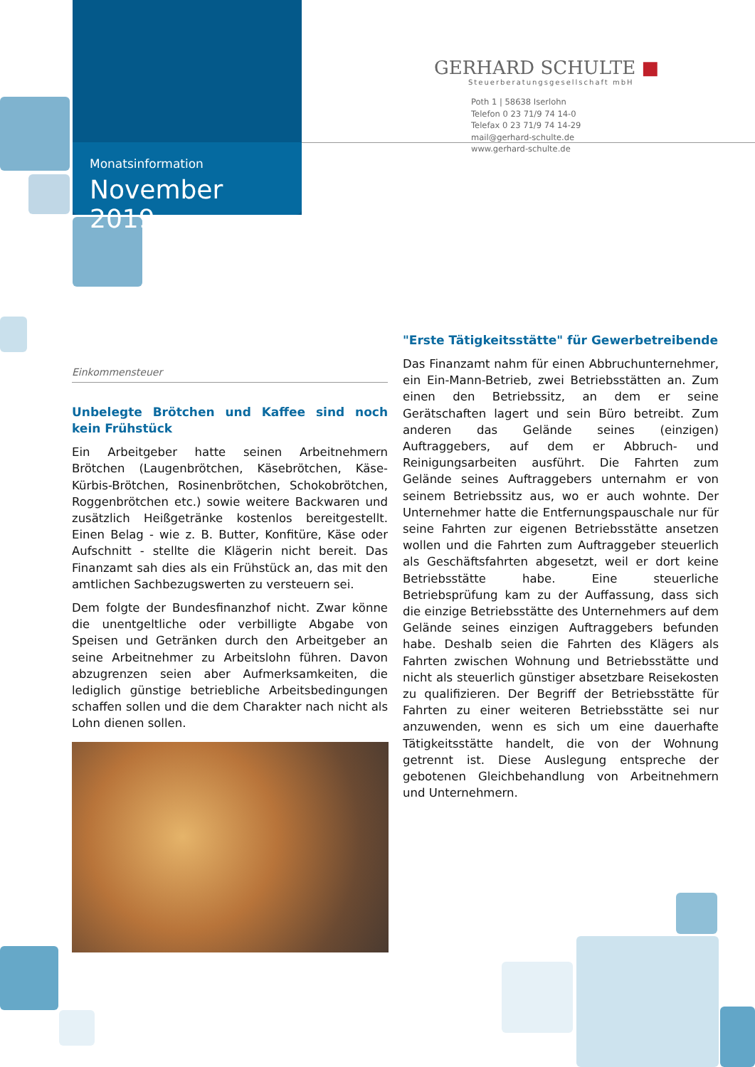Monatsinformation
November 2019
GERHARD SCHULTE ■
Steuerberatungsgesellschaft mbH
Poth 1 | 58638 Iserlohn
Telefon 0 23 71/9 74 14-0
Telefax 0 23 71/9 74 14-29
mail@gerhard-schulte.de
www.gerhard-schulte.de
Einkommensteuer
Unbelegte Brötchen und Kaffee sind noch kein Frühstück
Ein Arbeitgeber hatte seinen Arbeitnehmern Brötchen (Laugenbrötchen, Käsebrötchen, Käse-Kürbis-Brötchen, Rosinenbrötchen, Schokobrötchen, Roggenbrötchen etc.) sowie weitere Backwaren und zusätzlich Heißgetränke kostenlos bereitgestellt. Einen Belag - wie z. B. Butter, Konfitüre, Käse oder Aufschnitt - stellte die Klägerin nicht bereit. Das Finanzamt sah dies als ein Frühstück an, das mit den amtlichen Sachbezugswerten zu versteuern sei.
Dem folgte der Bundesfinanzhof nicht. Zwar könne die unentgeltliche oder verbilligte Abgabe von Speisen und Getränken durch den Arbeitgeber an seine Arbeitnehmer zu Arbeitslohn führen. Davon abzugrenzen seien aber Aufmerksamkeiten, die lediglich günstige betriebliche Arbeitsbedingungen schaffen sollen und die dem Charakter nach nicht als Lohn dienen sollen.
"Erste Tätigkeitsstätte" für Gewerbetreibende
Das Finanzamt nahm für einen Abbruchunternehmer, ein Ein-Mann-Betrieb, zwei Betriebsstätten an. Zum einen den Betriebssitz, an dem er seine Gerätschaften lagert und sein Büro betreibt. Zum anderen das Gelände seines (einzigen) Auftraggebers, auf dem er Abbruch- und Reinigungsarbeiten ausführt. Die Fahrten zum Gelände seines Auftraggebers unternahm er von seinem Betriebssitz aus, wo er auch wohnte. Der Unternehmer hatte die Entfernungspauschale nur für seine Fahrten zur eigenen Betriebsstätte ansetzen wollen und die Fahrten zum Auftraggeber steuerlich als Geschäftsfahrten abgesetzt, weil er dort keine Betriebsstätte habe. Eine steuerliche Betriebsprüfung kam zu der Auffassung, dass sich die einzige Betriebsstätte des Unternehmers auf dem Gelände seines einzigen Auftraggebers befunden habe. Deshalb seien die Fahrten des Klägers als Fahrten zwischen Wohnung und Betriebsstätte und nicht als steuerlich günstiger absetzbare Reisekosten zu qualifizieren. Der Begriff der Betriebsstätte für Fahrten zu einer weiteren Betriebsstätte sei nur anzuwenden, wenn es sich um eine dauerhafte Tätigkeitsstätte handelt, die von der Wohnung getrennt ist. Diese Auslegung entspreche der gebotenen Gleichbehandlung von Arbeitnehmern und Unternehmern.